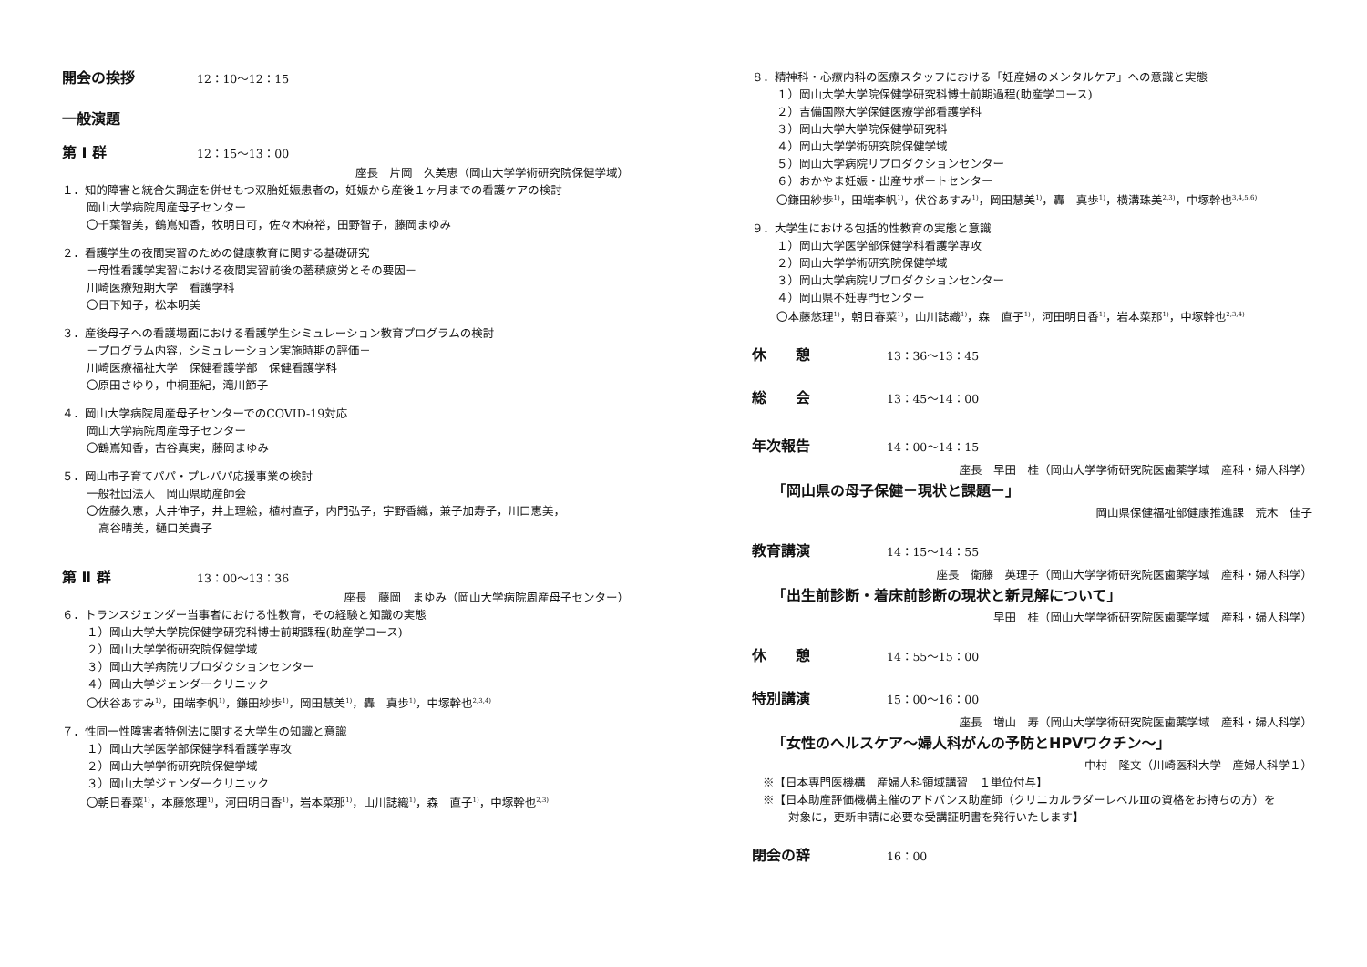開会の挨拶 12：10〜12：15
一般演題
第 Ⅰ 群 12：15〜13：00
座長　片岡　久美恵（岡山大学学術研究院保健学域）
１．知的障害と統合失調症を併せもつ双胎妊娠患者の，妊娠から産後１ヶ月までの看護ケアの検討
岡山大学病院周産母子センター
〇千葉智美，鶴嶌知香，牧明日可，佐々木麻裕，田野智子，藤岡まゆみ
２．看護学生の夜間実習のための健康教育に関する基礎研究
－母性看護学実習における夜間実習前後の蓄積疲労とその要因－
川崎医療短期大学　看護学科
〇日下知子，松本明美
３．産後母子への看護場面における看護学生シミュレーション教育プログラムの検討
－プログラム内容，シミュレーション実施時期の評価－
川崎医療福祉大学　保健看護学部　保健看護学科
〇原田さゆり，中桐亜紀，滝川節子
４．岡山大学病院周産母子センターでのCOVID-19対応
岡山大学病院周産母子センター
〇鶴嶌知香，古谷真実，藤岡まゆみ
５．岡山市子育てパパ・プレパパ応援事業の検討
一般社団法人　岡山県助産師会
〇佐藤久恵，大井伸子，井上理絵，植村直子，内門弘子，宇野香織，兼子加寿子，川口恵美，
高谷晴美，樋口美貴子
第 Ⅱ 群 13：00〜13：36
座長　藤岡　まゆみ（岡山大学病院周産母子センター）
６．トランスジェンダー当事者における性教育，その経験と知識の実態
１）岡山大学大学院保健学研究科博士前期課程(助産学コース)
２）岡山大学学術研究院保健学域
３）岡山大学病院リプロダクションセンター
４）岡山大学ジェンダークリニック
〇伏谷あすみ<sup>1)</sup>，田端李帆<sup>1)</sup>，鎌田紗歩<sup>1)</sup>，岡田慧美<sup>1)</sup>，轟　真歩<sup>1)</sup>，中塚幹也<sup>2,3,4)</sup>
７．性同一性障害者特例法に関する大学生の知識と意識
１）岡山大学医学部保健学科看護学専攻
２）岡山大学学術研究院保健学域
３）岡山大学ジェンダークリニック
〇朝日春菜<sup>1)</sup>，本藤悠理<sup>1)</sup>，河田明日香<sup>1)</sup>，岩本菜那<sup>1)</sup>，山川誌織<sup>1)</sup>，森　直子<sup>1)</sup>，中塚幹也<sup>2,3)</sup>
８．精神科・心療内科の医療スタッフにおける「妊産婦のメンタルケア」への意識と実態
１）岡山大学大学院保健学研究科博士前期過程(助産学コース)
２）吉備国際大学保健医療学部看護学科
３）岡山大学大学院保健学研究科
４）岡山大学学術研究院保健学域
５）岡山大学病院リプロダクションセンター
６）おかやま妊娠・出産サポートセンター
〇鎌田紗歩<sup>1)</sup>，田端李帆<sup>1)</sup>，伏谷あすみ<sup>1)</sup>，岡田慧美<sup>1)</sup>，轟　真歩<sup>1)</sup>，横溝珠美<sup>2,3)</sup>，中塚幹也<sup>3,4,5,6)</sup>
９．大学生における包括的性教育の実態と意識
１）岡山大学医学部保健学科看護学専攻
２）岡山大学学術研究院保健学域
３）岡山大学病院リプロダクションセンター
４）岡山県不妊専門センター
〇本藤悠理<sup>1)</sup>，朝日春菜<sup>1)</sup>，山川誌織<sup>1)</sup>，森　直子<sup>1)</sup>，河田明日香<sup>1)</sup>，岩本菜那<sup>1)</sup>，中塚幹也<sup>2,3,4)</sup>
休　　憩 13：36〜13：45
総　　会 13：45〜14：00
年次報告 14：00〜14：15
座長　早田　桂（岡山大学学術研究院医歯薬学域　産科・婦人科学）
「岡山県の母子保健－現状と課題－」
岡山県保健福祉部健康推進課　荒木　佳子
教育講演 14：15〜14：55
座長　衛藤　英理子（岡山大学学術研究院医歯薬学域　産科・婦人科学）
「出生前診断・着床前診断の現状と新見解について」
早田　桂（岡山大学学術研究院医歯薬学域　産科・婦人科学）
休　　憩 14：55〜15：00
特別講演 15：00〜16：00
座長　増山　寿（岡山大学学術研究院医歯薬学域　産科・婦人科学）
「女性のヘルスケア〜婦人科がんの予防とHPVワクチン〜」
中村　隆文（川崎医科大学　産婦人科学１）
※【日本専門医機構　産婦人科領域講習　１単位付与】
※【日本助産評価機構主催のアドバンス助産師（クリニカルラダーレベルⅢの資格をお持ちの方）を
対象に，更新申請に必要な受講証明書を発行いたします】
閉会の辞 16：00